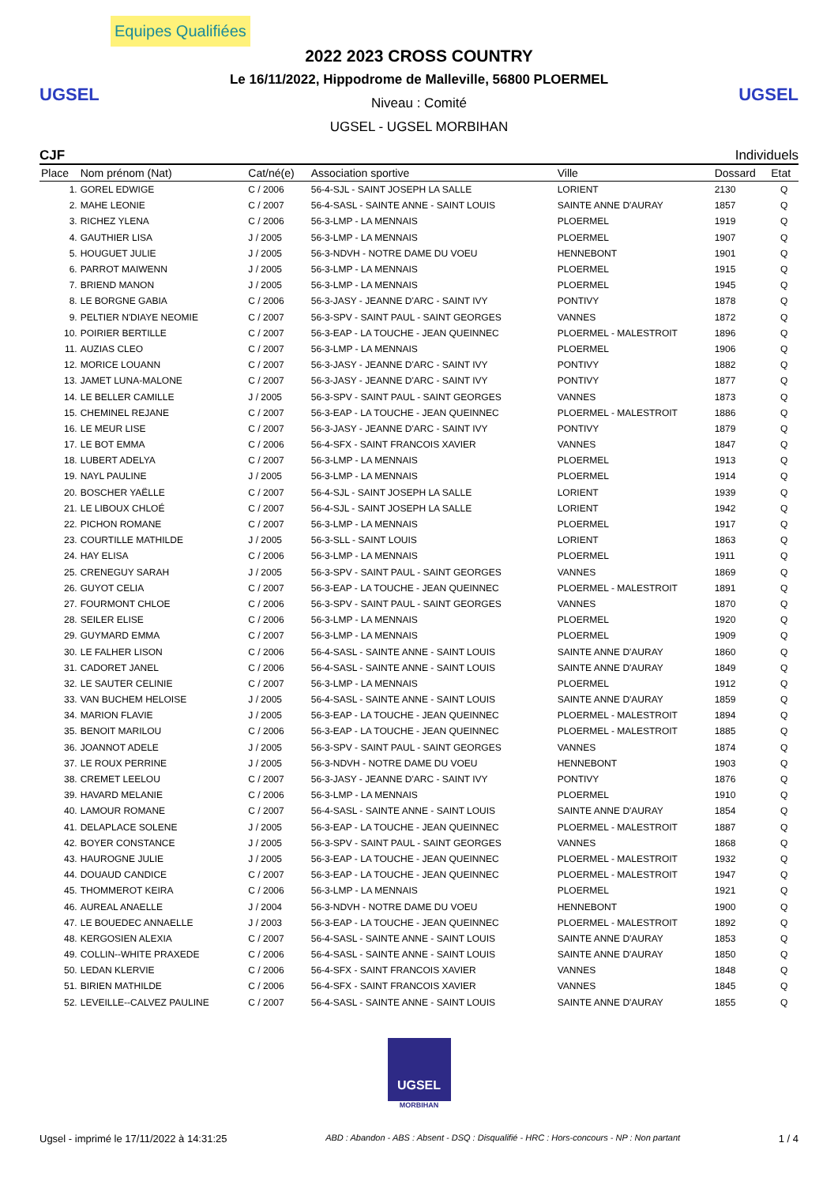Equipes Qualifiées
UGSEL
2022 2023 CROSS COUNTRY
Le 16/11/2022, Hippodrome de Malleville, 56800 PLOERMEL
Niveau : Comité
UGSEL - UGSEL MORBIHAN
UGSEL
CJF Individuels
| Place | Nom prénom (Nat) | Cat/né(e) | Association sportive | Ville | Dossard | Etat |
| --- | --- | --- | --- | --- | --- | --- |
| 1. | GOREL EDWIGE | C / 2006 | 56-4-SJL - SAINT JOSEPH LA SALLE | LORIENT | 2130 | Q |
| 2. | MAHE LEONIE | C / 2007 | 56-4-SASL - SAINTE ANNE - SAINT LOUIS | SAINTE ANNE D'AURAY | 1857 | Q |
| 3. | RICHEZ YLENA | C / 2006 | 56-3-LMP - LA MENNAIS | PLOERMEL | 1919 | Q |
| 4. | GAUTHIER LISA | J / 2005 | 56-3-LMP - LA MENNAIS | PLOERMEL | 1907 | Q |
| 5. | HOUGUET JULIE | J / 2005 | 56-3-NDVH - NOTRE DAME DU VOEU | HENNEBONT | 1901 | Q |
| 6. | PARROT MAIWENN | J / 2005 | 56-3-LMP - LA MENNAIS | PLOERMEL | 1915 | Q |
| 7. | BRIEND MANON | J / 2005 | 56-3-LMP - LA MENNAIS | PLOERMEL | 1945 | Q |
| 8. | LE BORGNE GABIA | C / 2006 | 56-3-JASY - JEANNE D'ARC - SAINT IVY | PONTIVY | 1878 | Q |
| 9. | PELTIER N'DIAYE NEOMIE | C / 2007 | 56-3-SPV - SAINT PAUL - SAINT GEORGES | VANNES | 1872 | Q |
| 10. | POIRIER BERTILLE | C / 2007 | 56-3-EAP - LA TOUCHE - JEAN QUEINNEC | PLOERMEL - MALESTROIT | 1896 | Q |
| 11. | AUZIAS CLEO | C / 2007 | 56-3-LMP - LA MENNAIS | PLOERMEL | 1906 | Q |
| 12. | MORICE LOUANN | C / 2007 | 56-3-JASY - JEANNE D'ARC - SAINT IVY | PONTIVY | 1882 | Q |
| 13. | JAMET LUNA-MALONE | C / 2007 | 56-3-JASY - JEANNE D'ARC - SAINT IVY | PONTIVY | 1877 | Q |
| 14. | LE BELLER CAMILLE | J / 2005 | 56-3-SPV - SAINT PAUL - SAINT GEORGES | VANNES | 1873 | Q |
| 15. | CHEMINEL REJANE | C / 2007 | 56-3-EAP - LA TOUCHE - JEAN QUEINNEC | PLOERMEL - MALESTROIT | 1886 | Q |
| 16. | LE MEUR LISE | C / 2007 | 56-3-JASY - JEANNE D'ARC - SAINT IVY | PONTIVY | 1879 | Q |
| 17. | LE BOT EMMA | C / 2006 | 56-4-SFX - SAINT FRANCOIS XAVIER | VANNES | 1847 | Q |
| 18. | LUBERT ADELYA | C / 2007 | 56-3-LMP - LA MENNAIS | PLOERMEL | 1913 | Q |
| 19. | NAYL PAULINE | J / 2005 | 56-3-LMP - LA MENNAIS | PLOERMEL | 1914 | Q |
| 20. | BOSCHER YAËLLE | C / 2007 | 56-4-SJL - SAINT JOSEPH LA SALLE | LORIENT | 1939 | Q |
| 21. | LE LIBOUX CHLOÉ | C / 2007 | 56-4-SJL - SAINT JOSEPH LA SALLE | LORIENT | 1942 | Q |
| 22. | PICHON ROMANE | C / 2007 | 56-3-LMP - LA MENNAIS | PLOERMEL | 1917 | Q |
| 23. | COURTILLE MATHILDE | J / 2005 | 56-3-SLL - SAINT LOUIS | LORIENT | 1863 | Q |
| 24. | HAY ELISA | C / 2006 | 56-3-LMP - LA MENNAIS | PLOERMEL | 1911 | Q |
| 25. | CRENEGUY SARAH | J / 2005 | 56-3-SPV - SAINT PAUL - SAINT GEORGES | VANNES | 1869 | Q |
| 26. | GUYOT CELIA | C / 2007 | 56-3-EAP - LA TOUCHE - JEAN QUEINNEC | PLOERMEL - MALESTROIT | 1891 | Q |
| 27. | FOURMONT CHLOE | C / 2006 | 56-3-SPV - SAINT PAUL - SAINT GEORGES | VANNES | 1870 | Q |
| 28. | SEILER ELISE | C / 2006 | 56-3-LMP - LA MENNAIS | PLOERMEL | 1920 | Q |
| 29. | GUYMARD EMMA | C / 2007 | 56-3-LMP - LA MENNAIS | PLOERMEL | 1909 | Q |
| 30. | LE FALHER LISON | C / 2006 | 56-4-SASL - SAINTE ANNE - SAINT LOUIS | SAINTE ANNE D'AURAY | 1860 | Q |
| 31. | CADORET JANEL | C / 2006 | 56-4-SASL - SAINTE ANNE - SAINT LOUIS | SAINTE ANNE D'AURAY | 1849 | Q |
| 32. | LE SAUTER CELINIE | C / 2007 | 56-3-LMP - LA MENNAIS | PLOERMEL | 1912 | Q |
| 33. | VAN BUCHEM HELOISE | J / 2005 | 56-4-SASL - SAINTE ANNE - SAINT LOUIS | SAINTE ANNE D'AURAY | 1859 | Q |
| 34. | MARION FLAVIE | J / 2005 | 56-3-EAP - LA TOUCHE - JEAN QUEINNEC | PLOERMEL - MALESTROIT | 1894 | Q |
| 35. | BENOIT MARILOU | C / 2006 | 56-3-EAP - LA TOUCHE - JEAN QUEINNEC | PLOERMEL - MALESTROIT | 1885 | Q |
| 36. | JOANNOT ADELE | J / 2005 | 56-3-SPV - SAINT PAUL - SAINT GEORGES | VANNES | 1874 | Q |
| 37. | LE ROUX PERRINE | J / 2005 | 56-3-NDVH - NOTRE DAME DU VOEU | HENNEBONT | 1903 | Q |
| 38. | CREMET LEELOU | C / 2007 | 56-3-JASY - JEANNE D'ARC - SAINT IVY | PONTIVY | 1876 | Q |
| 39. | HAVARD MELANIE | C / 2006 | 56-3-LMP - LA MENNAIS | PLOERMEL | 1910 | Q |
| 40. | LAMOUR ROMANE | C / 2007 | 56-4-SASL - SAINTE ANNE - SAINT LOUIS | SAINTE ANNE D'AURAY | 1854 | Q |
| 41. | DELAPLACE SOLENE | J / 2005 | 56-3-EAP - LA TOUCHE - JEAN QUEINNEC | PLOERMEL - MALESTROIT | 1887 | Q |
| 42. | BOYER CONSTANCE | J / 2005 | 56-3-SPV - SAINT PAUL - SAINT GEORGES | VANNES | 1868 | Q |
| 43. | HAUROGNE JULIE | J / 2005 | 56-3-EAP - LA TOUCHE - JEAN QUEINNEC | PLOERMEL - MALESTROIT | 1932 | Q |
| 44. | DOUAUD CANDICE | C / 2007 | 56-3-EAP - LA TOUCHE - JEAN QUEINNEC | PLOERMEL - MALESTROIT | 1947 | Q |
| 45. | THOMMEROT KEIRA | C / 2006 | 56-3-LMP - LA MENNAIS | PLOERMEL | 1921 | Q |
| 46. | AUREAL ANAELLE | J / 2004 | 56-3-NDVH - NOTRE DAME DU VOEU | HENNEBONT | 1900 | Q |
| 47. | LE BOUEDEC ANNAELLE | J / 2003 | 56-3-EAP - LA TOUCHE - JEAN QUEINNEC | PLOERMEL - MALESTROIT | 1892 | Q |
| 48. | KERGOSIEN ALEXIA | C / 2007 | 56-4-SASL - SAINTE ANNE - SAINT LOUIS | SAINTE ANNE D'AURAY | 1853 | Q |
| 49. | COLLIN--WHITE PRAXEDE | C / 2006 | 56-4-SASL - SAINTE ANNE - SAINT LOUIS | SAINTE ANNE D'AURAY | 1850 | Q |
| 50. | LEDAN KLERVIE | C / 2006 | 56-4-SFX - SAINT FRANCOIS XAVIER | VANNES | 1848 | Q |
| 51. | BIRIEN MATHILDE | C / 2006 | 56-4-SFX - SAINT FRANCOIS XAVIER | VANNES | 1845 | Q |
| 52. | LEVEILLE--CALVEZ PAULINE | C / 2007 | 56-4-SASL - SAINTE ANNE - SAINT LOUIS | SAINTE ANNE D'AURAY | 1855 | Q |
UGSEL
MORBIHAN
Ugsel - imprimé le 17/11/2022 à 14:31:25 ABD : Abandon - ABS : Absent - DSQ : Disqualifié - HRC : Hors-concours - NP : Non partant 1 / 4